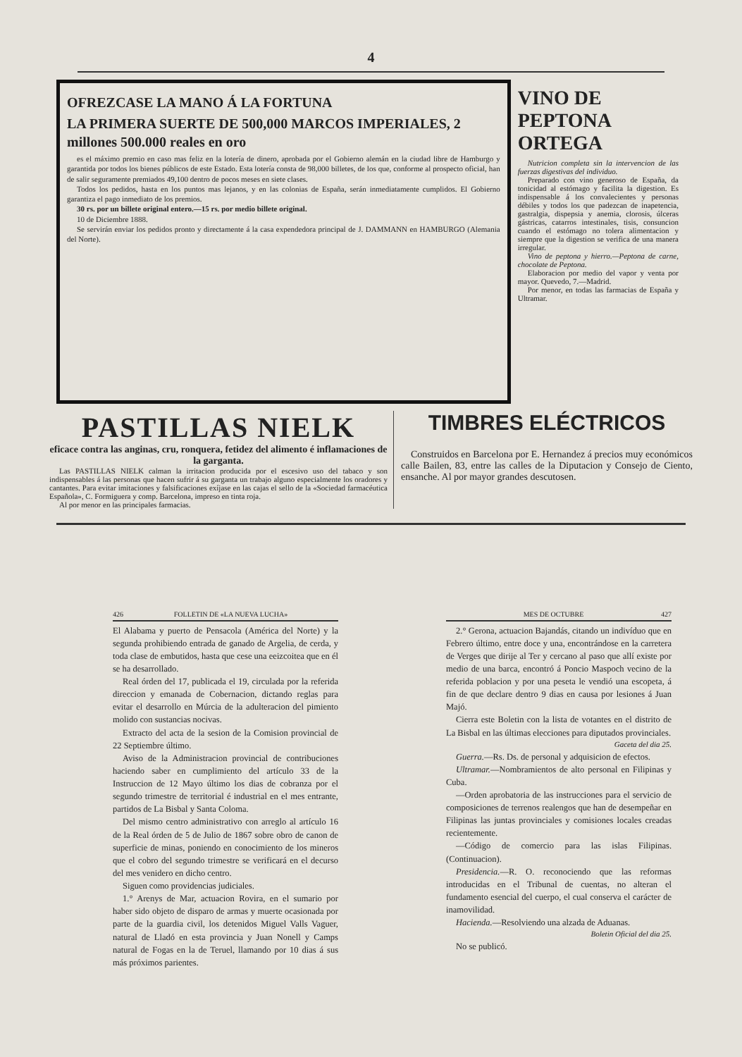4
OFREZCASE LA MANO Á LA FORTUNA
LA PRIMERA SUERTE DE 500,000 MARCOS IMPERIALES, 2 millones 500.000 reales en oro
es el máximo premio en caso mas feliz en la lotería de dinero, aprobada por el Gobierno alemán en la ciudad libre de Hamburgo y garantida por todos los bienes públicos de este Estado. Esta lotería consta de 98,000 billetes, de los que, conforme al prospecto oficial, han de salir seguramente premiados 49,100 dentro de pocos meses en siete clases.
Todos los pedidos, hasta en los puntos mas lejanos, y en las colonias de España, serán inmediatamente cumplidos. El Gobierno garantiza el pago inmediato de los premios.
30 rs. por un billete original entero.—15 rs. por medio billete original.
10 de Diciembre 1888.
Se servirán enviar los pedidos pronto y directamente á la casa expendedora principal de J. DAMMANN en HAMBURGO (Alemania del Norte).
VINO DE PEPTONA ORTEGA
Nutricion completa sin la intervencion de las fuerzas digestivas del individuo.
Preparado con vino generoso de España, da tonicidad al estómago y facilita la digestion. Es indispensable á los convalecientes y personas débiles y todos los que padezcan de inapetencia, gastralgia, dispepsia y anemia, clorosis, úlceras gástricas, catarros intestinales, tisis, consuncion cuando el estómago no tolera alimentacion y siempre que la digestion se verifica de una manera irregular.
Vino de peptona y hierro.—Peptona de carne, chocolate de Peptona.
Elaboracion por medio del vapor y venta por mayor. Quevedo, 7.—Madrid.
Por menor, en todas las farmacias de España y Ultramar.
PASTILLAS NIELK
eficace contra las anginas, cru, ronquera, fetidez del alimento é inflamaciones de la garganta.
Las PASTILLAS NIELK calman la irritacion producida por el escesivo uso del tabaco y son indispensables á las personas que hacen sufrir á su garganta un trabajo alguno especialmente los oradores y cantantes. Para evitar imitaciones y falsificaciones exíjase en las cajas el sello de la «Sociedad farmacéutica Española», C. Formiguera y comp. Barcelona, impreso en tinta roja.
Al por menor en las principales farmacias.
TIMBRES ELÉCTRICOS
Construidos en Barcelona por E. Hernandez á precios muy económicos calle Bailen, 83, entre las calles de la Diputacion y Consejo de Ciento, ensanche. Al por mayor grandes descutosen.
426 FOLLETIN DE «LA NUEVA LUCHA»
El Alabama y puerto de Pensacola (América del Norte) y la segunda prohibiendo entrada de ganado de Argelia, de cerda, y toda clase de embutidos, hasta que cese una eeizcoitea que en él se ha desarrollado.
Real órden del 17, publicada el 19, circulada por la referida direccion y emanada de Cobernacion, dictando reglas para evitar el desarrollo en Múrcia de la adulteracion del pimiento molido con sustancias nocivas.
Extracto del acta de la sesion de la Comision provincial de 22 Septiembre último.
Aviso de la Administracion provincial de contribuciones haciendo saber en cumplimiento del artículo 33 de la Instruccion de 12 Mayo último los dias de cobranza por el segundo trimestre de territorial é industrial en el mes entrante, partidos de La Bisbal y Santa Coloma.
Del mismo centro administrativo con arreglo al artículo 16 de la Real órden de 5 de Julio de 1867 sobre obro de canon de superficie de minas, poniendo en conocimiento de los mineros que el cobro del segundo trimestre se verificará en el decurso del mes venidero en dicho centro.
Siguen como providencias judiciales.
1.° Arenys de Mar, actuacion Rovira, en el sumario por haber sido objeto de disparo de armas y muerte ocasionada por parte de la guardia civil, los detenidos Miguel Valls Vaguer, natural de Lladó en esta provincia y Juan Nonell y Camps natural de Fogas en la de Teruel, llamando por 10 dias á sus más próximos parientes.
MES DE OCTUBRE 427
2.° Gerona, actuacion Bajandás, citando un indivíduo que en Febrero último, entre doce y una, encontrándose en la carretera de Verges que dirije al Ter y cercano al paso que allí existe por medio de una barca, encontró á Poncio Maspoch vecino de la referida poblacion y por una peseta le vendió una escopeta, á fin de que declare dentro 9 dias en causa por lesiones á Juan Majó.
Cierra este Boletin con la lista de votantes en el distrito de La Bisbal en las últimas elecciones para diputados provinciales.
Gaceta del dia 25.
Guerra.—Rs. Ds. de personal y adquisicion de efectos.
Ultramar.—Nombramientos de alto personal en Filipinas y Cuba.
—Orden aprobatoria de las instrucciones para el servicio de composiciones de terrenos realengos que han de desempeñar en Filipinas las juntas provinciales y comisiones locales creadas recientemente.
—Código de comercio para las islas Filipinas. (Continuacion).
Presidencia.—R. O. reconociendo que las reformas introducidas en el Tribunal de cuentas, no alteran el fundamento esencial del cuerpo, el cual conserva el carácter de inamovilidad.
Hacienda.—Resolviendo una alzada de Aduanas.
Boletin Oficial del dia 25.
No se publicó.